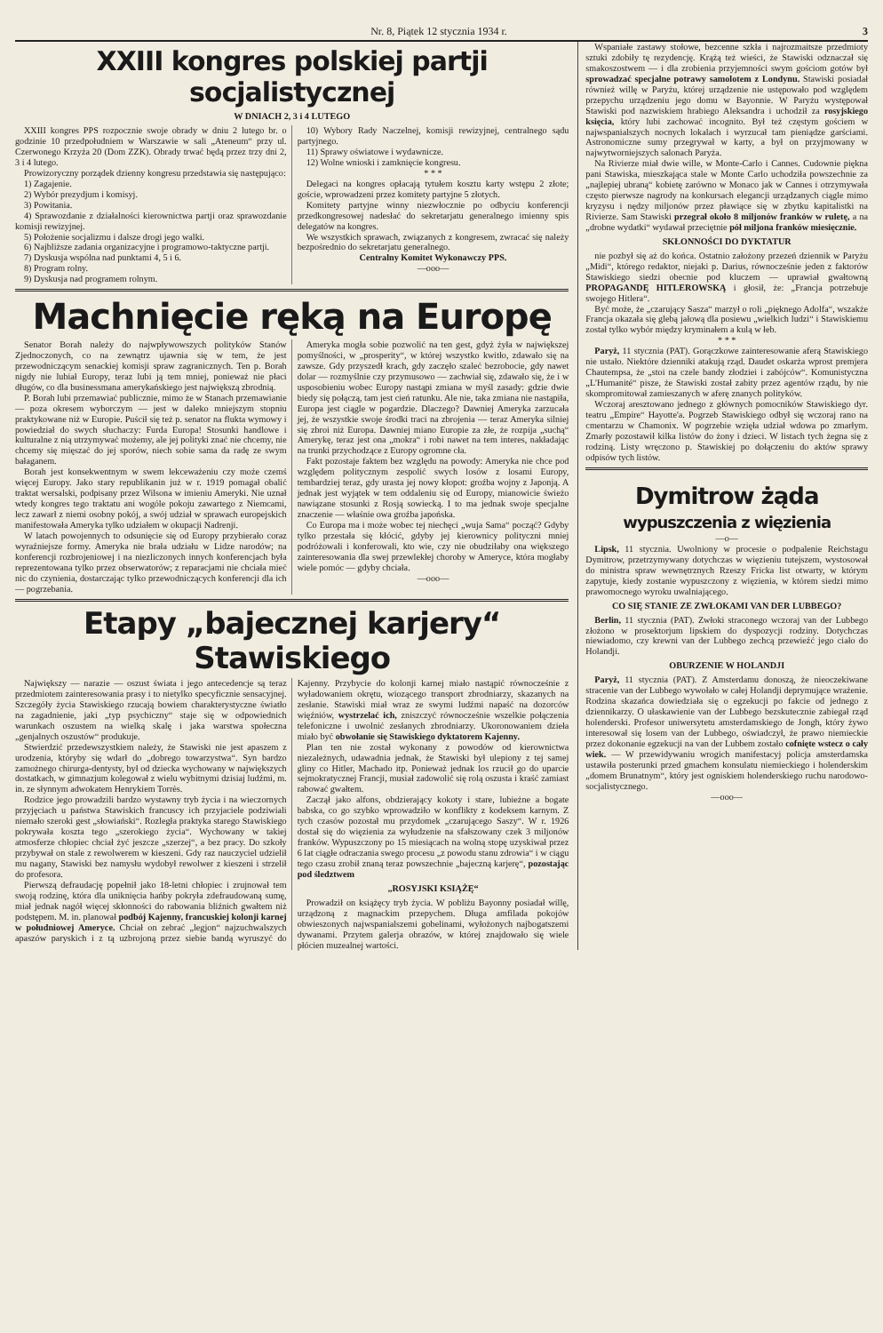Nr. 8, Piątek 12 stycznia 1934 r. 3
XXIII kongres polskiej partji socjalistycznej
W DNIACH 2, 3 i 4 LUTEGO
XXIII kongres PPS rozpocznie swoje obrady w dniu 2 lutego br. o godzinie 10 przedpołudniem w Warszawie w sali „Ateneum“ przy ul. Czerwonego Krzyża 20 (Dom ZZK). Obrady trwać będą przez trzy dni 2, 3 i 4 lutego.
Prowizoryczny porządek dzienny kongresu przedstawia się następująco:
1) Zagajenie.
2) Wybór prezydjum i komisyj.
3) Powitania.
4) Sprawozdanie z działalności kierownictwa partji oraz sprawozdanie komisji rewizyjnej.
5) Położenie socjalizmu i dalsze drogi jego walki.
6) Najbliższe zadania organizacyjne i programowo-taktyczne partji.
7) Dyskusja wspólna nad punktami 4, 5 i 6.
8) Program rolny.
9) Dyskusja nad programem rolnym.
10) Wybory Rady Naczelnej, komisji rewizyjnej, centralnego sądu partyjnego.
11) Sprawy oświatowe i wydawnicze.
12) Wolne wnioski i zamknięcie kongresu.
* * *
Delegaci na kongres opłacają tytułem kosztu karty wstępu 2 złote; goście, wprowadzeni przez komitety partyjne 5 złotych.
Komitety partyjne winny niezwłocznie po odbyciu konferencji przedkongresowej nadesłać do sekretarjatu generalnego imienny spis delegatów na kongres.
We wszystkich sprawach, związanych z kongresem, zwracać się należy bezpośrednio do sekretarjatu generalnego.
Centralny Komitet Wykonawczy PPS.
—ooo—
Machnięcie ręką na Europę
Senator Borah należy do najwpływowszych polityków Stanów Zjednoczonych, co na zewnątrz ujawnia się w tem, że jest przewodniczącym senackiej komisji spraw zagranicznych. Ten p. Borah nigdy nie lubiał Europy, teraz lubi ją tem mniej, ponieważ nie płaci długów, co dla businessmana amerykańskiego jest największą zbrodnią.
P. Borah lubi przemawiać publicznie, mimo że w Stanach przemawianie — poza okresem wyborczym — jest w daleko mniejszym stopniu praktykowane niż w Europie. Puścił się też p. senator na flukta wymowy i powiedział do swych słuchaczy: Furda Europa! Stosunki handlowe i kulturalne z nią utrzymywać możemy, ale jej polityki znać nie chcemy, nie chcemy się mięszać do jej sporów, niech sobie sama da radę ze swym bałaganem.
Borah jest konsekwentnym w swem lekceważeniu czy może czemś więcej Europy. Jako stary republikanin już w r. 1919 pomagał obalić traktat wersalski, podpisany przez Wilsona w imieniu Ameryki. Nie uznał wtedy kongres tego traktatu ani wogóle pokoju zawartego z Niemcami, lecz zawarł z niemi osobny pokój, a swój udział w sprawach europejskich manifestowała Ameryka tylko udziałem w okupacji Nadrenji.
W latach powojennych to odsunięcie się od Europy przybierało coraz wyraźniejsze formy. Ameryka nie brała udziału w Lidze narodów; na konferencji rozbrojeniowej i na niezliczonych innych konferencjach była reprezentowana tylko przez obserwatorów; z reparacjami nie chciała mieć nic do czynienia, dostarczając tylko przewodniczących konferencji dla ich — pogrzebania.
Ameryka mogła sobie pozwolić na ten gest, gdyż żyła w największej pomyślności, w „prosperity“, w której wszystko kwitło, zdawało się na zawsze. Gdy przyszedł krach, gdy zaczęło szaleć bezrobocie, gdy nawet dolar — rozmyślnie czy przymusowo — zachwiał się, zdawało się, że i w usposobieniu wobec Europy nastąpi zmiana w myśl zasady: gdzie dwie biedy się połączą, tam jest cień ratunku. Ale nie, taka zmiana nie nastąpiła, Europa jest ciągle w pogardzie. Dlaczego? Dawniej Ameryka zarzucała jej, że wszystkie swoje środki traci na zbrojenia — teraz Ameryka silniej się zbroi niż Europa. Dawniej miano Europie za złe, że rozpija „suchą“ Amerykę, teraz jest ona „mokra“ i robi nawet na tem interes, nakładając na trunki przychodzące z Europy ogromne cła.
Fakt pozostaje faktem bez względu na powody: Ameryka nie chce pod względem politycznym zespolić swych losów z losami Europy, tembardziej teraz, gdy urasta jej nowy kłopot: groźba wojny z Japonją. A jednak jest wyjątek w tem oddaleniu się od Europy, mianowicie świeżo nawiązane stosunki z Rosją sowiecką. I to ma jednak swoje specjalne znaczenie — właśnie owa groźba japońska.
Co Europa ma i może wobec tej niechęci „wuja Sama“ począć? Gdyby tylko przestała się kłócić, gdyby jej kierownicy polityczni mniej podróżowali i konferowali, kto wie, czy nie obudziłaby ona większego zainteresowania dla swej przewlekłej choroby w Ameryce, która mogłaby wiele pomóc — gdyby chciała.
—ooo—
Etapy „bajecznej karjery“ Stawiskiego
Największy — narazie — oszust świata i jego antecedencje są teraz przedmiotem zainteresowania prasy i to nietylko specyficznie sensacyjnej. Szczegóły życia Stawiskiego rzucają bowiem charakterystyczne światło na zagadnienie, jaki „typ psychiczny“ staje się w odpowiednich warunkach oszustem na wielką skalę i jaka warstwa społeczna „genjalnych oszustów“ produkuje.
Stwierdzić przedewszystkiem należy, że Stawiski nie jest apaszem z urodzenia, któryby się wdarł do „dobrego towarzystwa“. Syn bardzo zamożnego chirurga-dentysty, był od dziecka wychowany w największych dostatkach, w gimnazjum kolegował z wielu wybitnymi dzisiaj ludźmi, m. in. ze słynnym adwokatem Henrykiem Torrès.
Rodzice jego prowadzili bardzo wystawny tryb życia i na wieczornych przyjęciach u państwa Stawiskich francuscy ich przyjaciele podziwiali niemało szeroki gest „słowiański“. Rozległa praktyka starego Stawiskiego pokrywała koszta tego „szerokiego życia“. Wychowany w takiej atmosferze chłopiec chciał żyć jeszcze „szerzej“, a bez pracy. Do szkoły przybywał on stale z rewolwerem w kieszeni. Gdy raz nauczyciel udzielił mu nagany, Stawiski bez namysłu wydobył rewolwer z kieszeni i strzelił do profesora.
Pierwszą defraudację popełnił jako 18-letni chłopiec i zrujnował tem swoją rodzinę, która dla uniknięcia hańby pokryła zdefraudowaną sumę, miał jednak nagół więcej skłonności do rabowania bliźnich gwałtem niż podstępem. M. in. planował podbój Kajenny, francuskiej kolonji karnej w południowej Ameryce. Chciał on zebrać „legjon“ najzuchwalszych apaszów paryskich i z tą uzbrojoną przez siebie bandą wyruszyć do Kajenny. Przybycie do kolonji karnej miało nastąpić równocześnie z wyładowaniem okrętu, wiozącego transport zbrodniarzy, skazanych na zesłanie. Stawiski miał wraz ze swymi ludźmi napaść na dozorców więźniów, wystrzelać ich, zniszczyć równocześnie wszelkie połączenia telefoniczne i uwolnić zesłanych zbrodniarzy. Ukoronowaniem dzieła miało być obwołanie się Stawiskiego dyktatorem Kajenny.
Plan ten nie został wykonany z powodów od kierownictwa niezależnych, udawadnia jednak, że Stawiski był ulepiony z tej samej gliny co Hitler, Machado itp. Ponieważ jednak los rzucił go do uparcie sejmokratycznej Francji, musiał zadowolić się rolą oszusta i kraść zamiast rabować gwałtem.
Zaczął jako alfons, obdzierający kokoty i stare, lubieżne a bogate babska, co go szybko wprowadziło w konflikty z kodeksem karnym. Z tych czasów pozostał mu przydomek „czarującego Saszy“. W r. 1926 dostał się do więzienia za wyłudzenie na sfałszowany czek 3 miljonów franków. Wypuszczony po 15 miesiącach na wolną stopę uzyskiwał przez 6 lat ciągłe odraczania swego procesu „z powodu stanu zdrowia“ i w ciągu tego czasu zrobił znaną teraz powszechnie „bajeczną karjerę“, pozostając pod śledztwem
„ROSYJSKI KSIĄŻĘ“
Prowadził on książęcy tryb życia. W pobliżu Bayonny posiadał willę, urządzoną z magnackim przepychem. Długa amfilada pokojów obwieszonych najwspanialszemi gobelinami, wyłożonych najbogatszemi dywanami. Przytem galerja obrazów, w której znajdowało się wiele płócien muzealnej wartości.
Wspaniałe zastawy stołowe, bezcenne szkła i najrozmaitsze przedmioty sztuki zdobiły tę rezydencję. Krążą też wieści, że Stawiski odznaczał się smakoszostwem — i dla zrobienia przyjemności swym gościom gotów był sprowadzać specjalne potrawy samolotem z Londynu. Stawiski posiadał również willę w Paryżu, której urządzenie nie ustępowało pod względem przepychu urządzeniu jego domu w Bayonnie. W Paryżu występował Stawiski pod nazwiskiem hrabiego Aleksandra i uchodził za rosyjskiego księcia, który lubi zachować incognito. Był też częstym gościem w najwspanialszych nocnych lokalach i wyrzucał tam pieniądze garściami. Astronomiczne sumy przegrywał w karty, a był on przyjmowany w najwytworniejszych salonach Paryża.
Na Rivierze miał dwie wille, w Monte-Carlo i Cannes. Cudownie piękna pani Stawiska, mieszkająca stale w Monte Carlo uchodziła powszechnie za „najlepiej ubraną“ kobietę zarówno w Monaco jak w Cannes i otrzymywała często pierwsze nagrody na konkursach elegancji urządzanych ciągle mimo kryzysu i nędzy miljonów przez pławiące się w zbytku kapitalistki na Rivierze. Sam Stawiski przegrał około 8 miljonów franków w ruletę, a na „drobne wydatki“ wydawał przeciętnie pół miljona franków miesięcznie.
SKŁONNOŚCI DO DYKTATUR
nie pozbył się aż do końca. Ostatnio założony przezeń dziennik w Paryżu „Midi“, którego redaktor, niejaki p. Darius, równocześnie jeden z faktorów Stawiskiego siedzi obecnie pod kluczem — uprawiał gwałtowną PROPAGANDĘ HITLEROWSKĄ i głosił, że: „Francja potrzebuje swojego Hitlera“.
Być może, że „czarujący Sasza“ marzył o roli „pięknego Adolfa“, wszakże Francja okazała się glebą jałową dla posiewu „wielkich ludzi“ i Stawiskiemu został tylko wybór między kryminałem a kulą w łeb.
* * *
Paryż, 11 stycznia (PAT). Gorączkowe zainteresowanie aferą Stawiskiego nie ustało. Niektóre dzienniki atakują rząd. Daudet oskarża wprost premjera Chautempsa, że „stoi na czele bandy złodziei i zabójców“. Komunistyczna „L'Humanité“ pisze, że Stawiski został zabity przez agentów rządu, by nie skompromitował zamieszanych w aferę znanych polityków.
Wczoraj aresztowano jednego z głównych pomocników Stawiskiego dyr. teatru „Empire“ Hayotte'a. Pogrzeb Stawiskiego odbył się wczoraj rano na cmentarzu w Chamonix. W pogrzebie wzięła udział wdowa po zmarłym. Zmarły pozostawił kilka listów do żony i dzieci. W listach tych żegna się z rodziną. Listy wręczono p. Stawiskiej po dołączeniu do aktów sprawy odpisów tych listów.
Dymitrow żąda
wypuszczenia z więzienia
—o—
Lipsk, 11 stycznia. Uwolniony w procesie o podpalenie Reichstagu Dymitrow, przetrzymywany dotychczas w więzieniu tutejszem, wystosował do ministra spraw wewnętrznych Rzeszy Fricka list otwarty, w którym zapytuje, kiedy zostanie wypuszczony z więzienia, w którem siedzi mimo prawomocnego wyroku uwalniającego.
CO SIĘ STANIE ZE ZWŁOKAMI VAN DER LUBBEGO?
Berlin, 11 stycznia (PAT). Zwłoki straconego wczoraj van der Lubbego złożono w prosektorjum lipskiem do dyspozycji rodziny. Dotychczas niewiadomo, czy krewni van der Lubbego zechcą przewieźć jego ciało do Holandji.
OBURZENIE W HOLANDJI
Paryż, 11 stycznia (PAT). Z Amsterdamu donoszą, że nieoczekiwane stracenie van der Lubbego wywołało w całej Holandji deprymujące wrażenie. Rodzina skazańca dowiedziała się o egzekucji po fakcie od jednego z dziennikarzy. O ułaskawienie van der Lubbego bezskutecznie zabiegał rząd holenderski. Profesor uniwersytetu amsterdamskiego de Jongh, który żywo interesował się losem van der Lubbego, oświadczył, że prawo niemieckie przez dokonanie egzekucji na van der Lubbem zostało cofnięte wstecz o cały wiek. — W przewidywaniu wrogich manifestacyj policja amsterdamska ustawiła posterunki przed gmachem konsulatu niemieckiego i holenderskim „domem Brunatnym“, który jest ogniskiem holenderskiego ruchu narodowo-socjalistycznego.
—ooo—